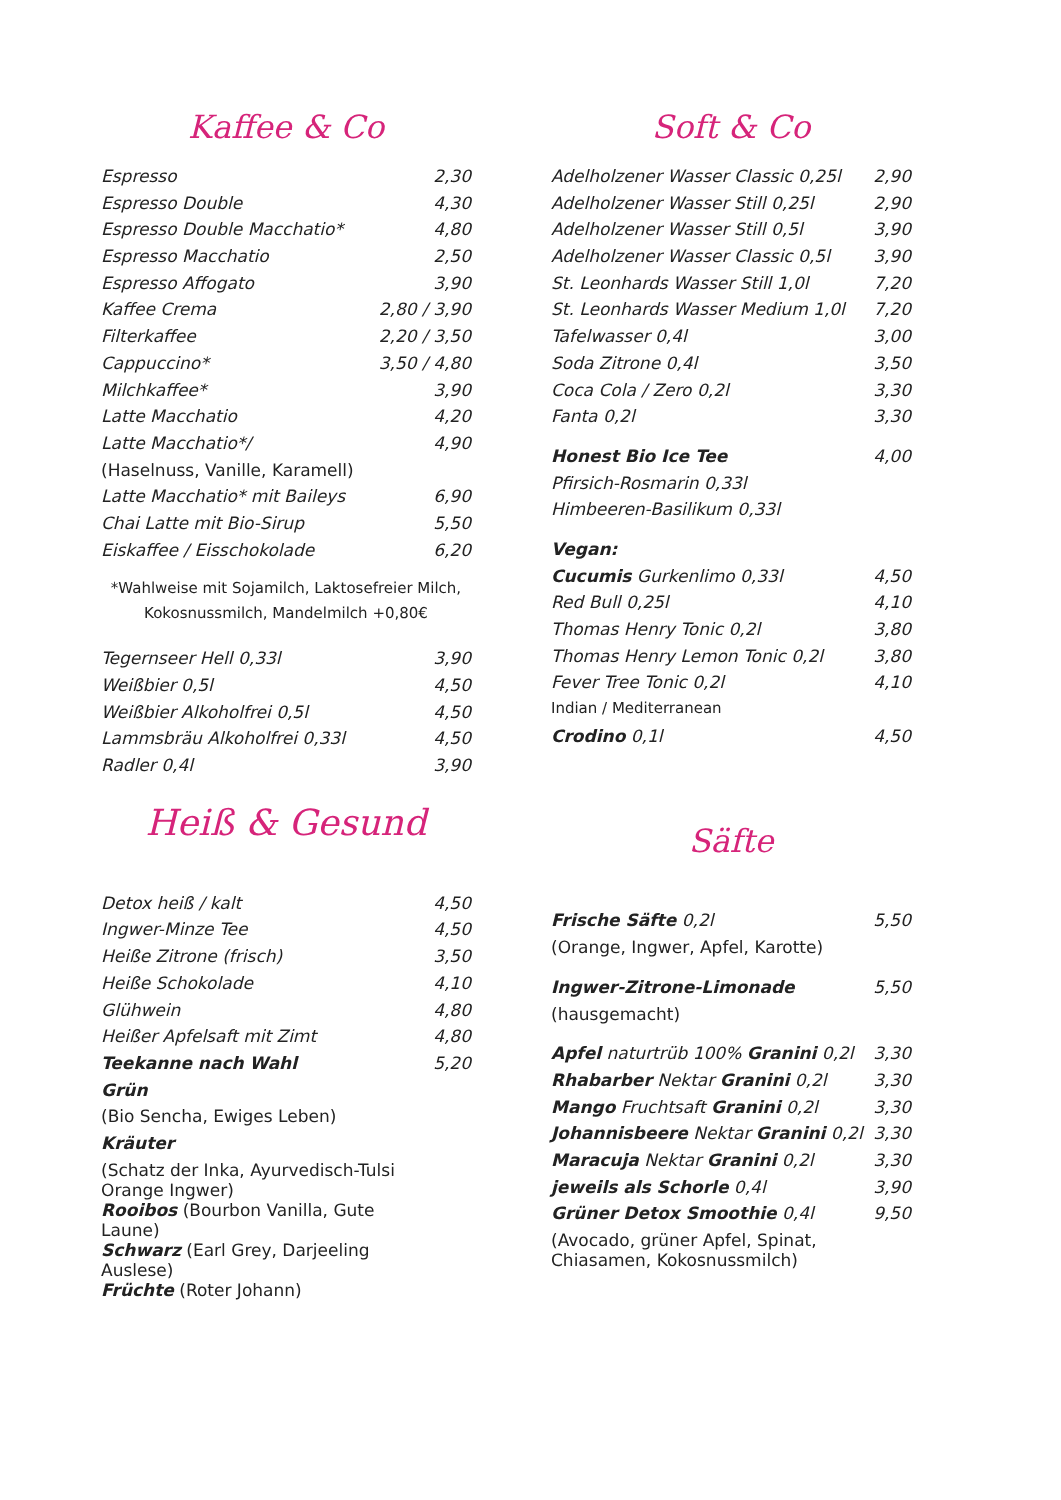Kaffee & Co
| Espresso | 2,30 |
| Espresso Double | 4,30 |
| Espresso Double Macchatio* | 4,80 |
| Espresso Macchatio | 2,50 |
| Espresso Affogato | 3,90 |
| Kaffee Crema | 2,80 / 3,90 |
| Filterkaffee | 2,20 / 3,50 |
| Cappuccino* | 3,50 / 4,80 |
| Milchkaffee* | 3,90 |
| Latte Macchatio | 4,20 |
| Latte Macchatio*/ | 4,90 |
| (Haselnuss, Vanille, Karamell) | |
| Latte Macchatio* mit Baileys | 6,90 |
| Chai Latte mit Bio-Sirup | 5,50 |
| Eiskaffee / Eisschokolade | 6,20 |
*Wahlweise mit Sojamilch, Laktosefreier Milch,
Kokosnussmilch, Mandelmilch +0,80€
| Tegernseer Hell 0,33l | 3,90 |
| Weißbier 0,5l | 4,50 |
| Weißbier Alkoholfrei 0,5l | 4,50 |
| Lammsbräu Alkoholfrei 0,33l | 4,50 |
| Radler 0,4l | 3,90 |
Heiß & Gesund
| Detox heiß / kalt | 4,50 |
| Ingwer-Minze Tee | 4,50 |
| Heiße Zitrone (frisch) | 3,50 |
| Heiße Schokolade | 4,10 |
| Glühwein | 4,80 |
| Heißer Apfelsaft mit Zimt | 4,80 |
| Teekanne nach Wahl | 5,20 |
| Grün | |
| (Bio Sencha, Ewiges Leben) | |
| Kräuter | |
| (Schatz der Inka, Ayurvedisch-Tulsi Orange Ingwer) | |
| Rooibos (Bourbon Vanilla, Gute Laune) | |
| Schwarz (Earl Grey, Darjeeling Auslese) | |
| Früchte (Roter Johann) | |
Soft & Co
| Adelholzener Wasser Classic 0,25l | 2,90 |
| Adelholzener Wasser Still 0,25l | 2,90 |
| Adelholzener Wasser Still 0,5l | 3,90 |
| Adelholzener Wasser Classic 0,5l | 3,90 |
| St. Leonhards Wasser Still 1,0l | 7,20 |
| St. Leonhards Wasser Medium 1,0l | 7,20 |
| Tafelwasser 0,4l | 3,00 |
| Soda Zitrone 0,4l | 3,50 |
| Coca Cola / Zero 0,2l | 3,30 |
| Fanta 0,2l | 3,30 |
| Honest Bio Ice Tee | 4,00 |
| Pfirsich-Rosmarin 0,33l | |
| Himbeeren-Basilikum 0,33l | |
| Vegan: | |
| Cucumis Gurkenlimo 0,33l | 4,50 |
| Red Bull 0,25l | 4,10 |
| Thomas Henry Tonic 0,2l | 3,80 |
| Thomas Henry Lemon Tonic 0,2l | 3,80 |
| Fever Tree Tonic 0,2l | 4,10 |
| Indian / Mediterranean | |
| Crodino 0,1l | 4,50 |
Säfte
| Frische Säfte 0,2l | 5,50 |
| (Orange, Ingwer, Apfel, Karotte) | |
| Ingwer-Zitrone-Limonade | 5,50 |
| (hausgemacht) | |
| Apfel naturtrüb 100% Granini 0,2l | 3,30 |
| Rhabarber Nektar Granini 0,2l | 3,30 |
| Mango Fruchtsaft Granini 0,2l | 3,30 |
| Johannisbeere Nektar Granini 0,2l | 3,30 |
| Maracuja Nektar Granini 0,2l | 3,30 |
| jeweils als Schorle 0,4l | 3,90 |
| Grüner Detox Smoothie 0,4l | 9,50 |
| (Avocado, grüner Apfel, Spinat, Chiasamen, Kokosnussmilch) | |